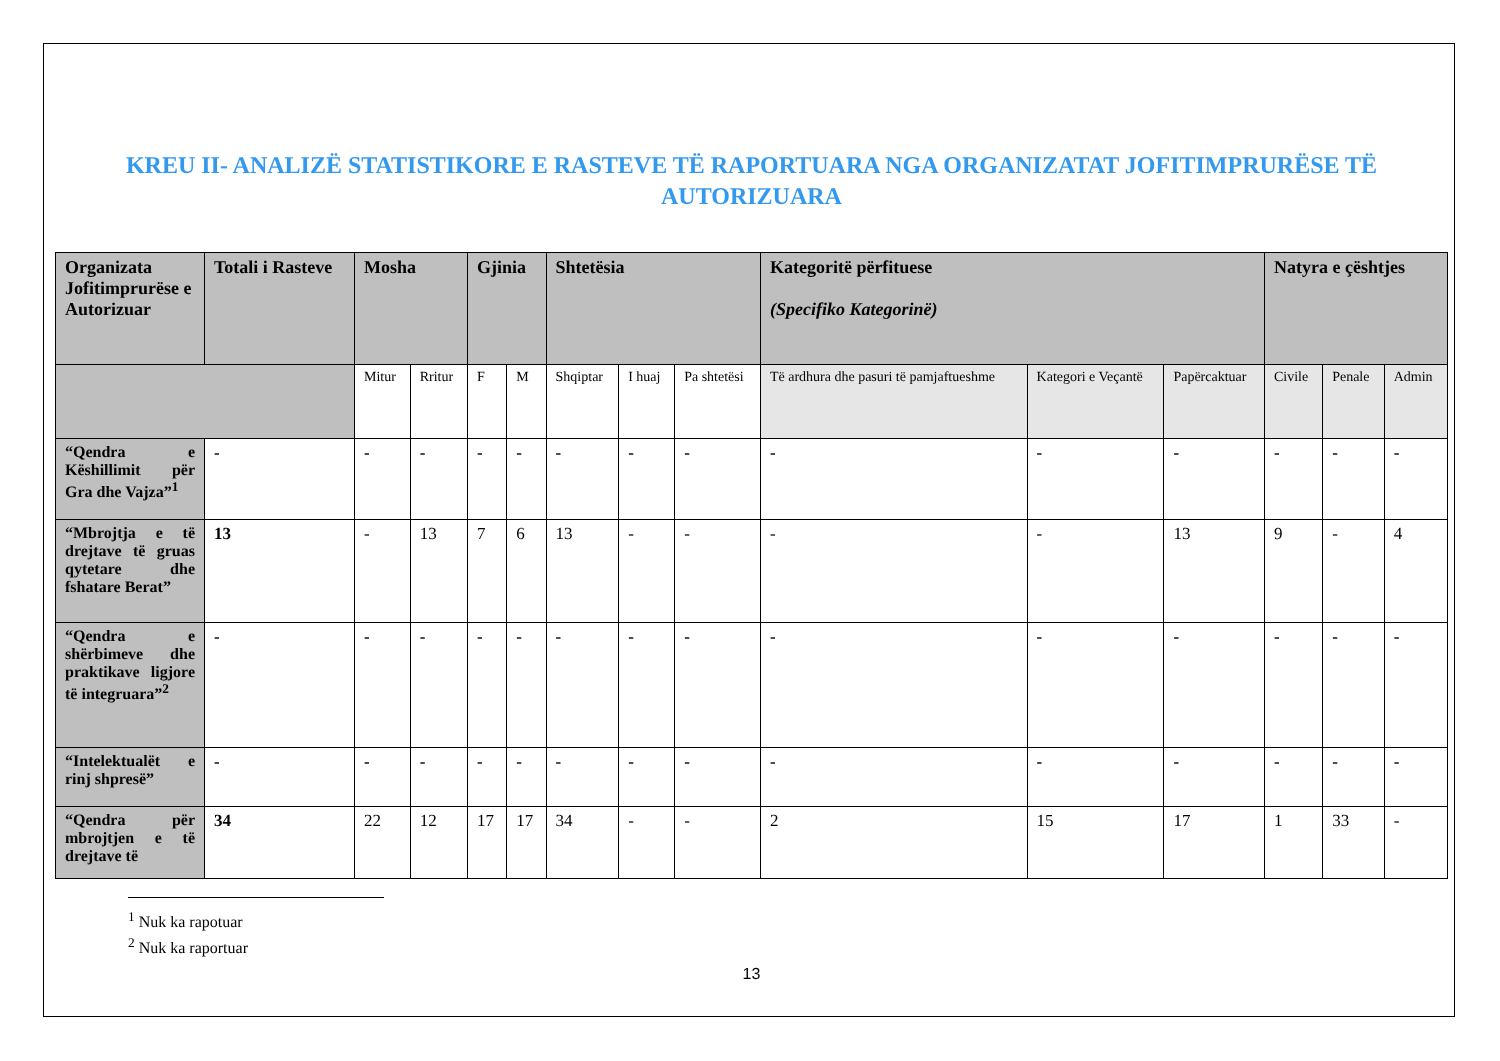KREU II- ANALIZË STATISTIKORE E RASTEVE TË RAPORTUARA NGA ORGANIZATAT JOFITIMPRURËSE TË AUTORIZUARA
| Organizata Jofitimprurëse e Autorizuar | Totali i Rasteve | Mosha | | Gjinia | | Shtetësia | | | Kategoritë përfituese (Specifiko Kategorinë) | | | Natyra e çështjes | | |
| --- | --- | --- | --- | --- | --- | --- | --- | --- | --- | --- | --- | --- | --- | --- |
| | | Mitur | Rritur | F | M | Shqiptar | I huaj | Pa shtetësi | Të ardhura dhe pasuri të pamjaftueshme | Kategori e Veçantë | Papërcaktuar | Civile | Penale | Admin |
| “Qendra e Këshillimit për Gra dhe Vajza”<sup>1</sup> | - | - | - | - | - | - | - | - | - | - | - | - | - | - |
| “Mbrojtja e të drejtave të gruas qytetare dhe fshatare Berat” | 13 | - | 13 | 7 | 6 | 13 | - | - | - | - | 13 | 9 | - | 4 |
| “Qendra e shërbimeve dhe praktikave ligjore të integruara”<sup>2</sup> | - | - | - | - | - | - | - | - | - | - | - | - | - | - |
| “Intelektualët e rinj shpresë” | - | - | - | - | - | - | - | - | - | - | - | - | - | - |
| “Qendra për mbrojtjen e të drejtave të | 34 | 22 | 12 | 17 | 17 | 34 | - | - | 2 | 15 | 17 | 1 | 33 | - |
<sup>1</sup> Nuk ka rapotuar
<sup>2</sup> Nuk ka raportuar
13